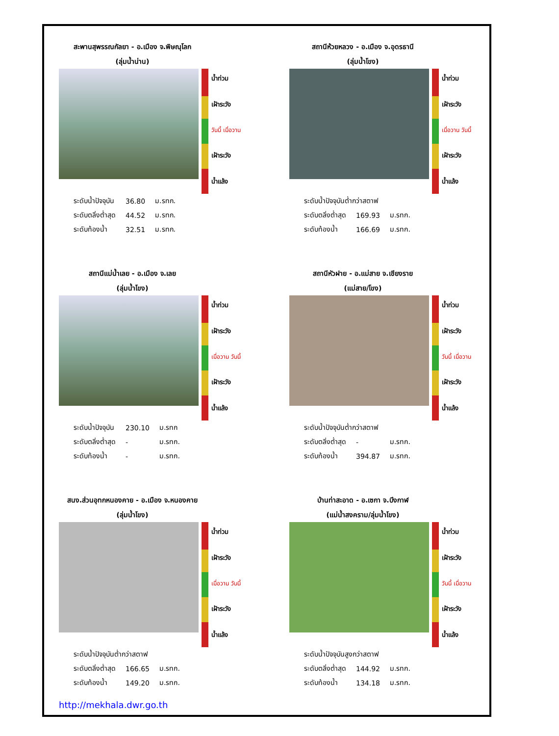สะพานสุพรรณกัลยา - อ.เมือง จ.พิษณุโลก
(ลุ่มน้ำน่าน)
น้ำท่วม
เฝ้าระวัง
วันนี้ เมื่อวาน
เฝ้าระวัง
น้ำแล้ง
| ระดับน้ำปัจจุบัน | 36.80 | ม.รทก. |
| ระดับตลิ่งต่ำสุด | 44.52 | ม.รทก. |
| ระดับท้องน้ำ | 32.51 | ม.รทก. |
สถานีห้วยหลวง - อ.เมือง จ.อุดรธานี
(ลุ่มน้ำโขง)
น้ำท่วม
เฝ้าระวัง
เมื่อวาน วันนี้
เฝ้าระวัง
น้ำแล้ง
| ระดับน้ำปัจจุบันต่ำกว่าสตาฟ | | |
| ระดับตลิ่งต่ำสุด | 169.93 | ม.รทก. |
| ระดับท้องน้ำ | 166.69 | ม.รทก. |
สถานีแม่น้ำเลย - อ.เมือง จ.เลย
(ลุ่มน้ำโขง)
น้ำท่วม
เฝ้าระวัง
เมื่อวาน วันนี้
เฝ้าระวัง
น้ำแล้ง
| ระดับน้ำปัจจุบัน | 230.10 | ม.รทก |
| ระดับตลิ่งต่ำสุด | - | ม.รทก. |
| ระดับท้องน้ำ | - | ม.รทก. |
สถานีหัวฝาย - อ.แม่สาย จ.เชียงราย
(แม่สาย/โขง)
น้ำท่วม
เฝ้าระวัง
วันนี้ เมื่อวาน
เฝ้าระวัง
น้ำแล้ง
| ระดับน้ำปัจจุบันต่ำกว่าสตาฟ | | |
| ระดับตลิ่งต่ำสุด | - | ม.รทก. |
| ระดับท้องน้ำ | 394.87 | ม.รทก. |
สนง.ส่วนอุทกหนองคาย - อ.เมือง จ.หนองคาย
(ลุ่มน้ำโขง)
น้ำท่วม
เฝ้าระวัง
เมื่อวาน วันนี้
เฝ้าระวัง
น้ำแล้ง
| ระดับน้ำปัจจุบันต่ำกว่าสตาฟ | | |
| ระดับตลิ่งต่ำสุด | 166.65 | ม.รทก. |
| ระดับท้องน้ำ | 149.20 | ม.รทก. |
บ้านท่าสะอาด - อ.เซกา จ.บึงกาฬ
(แม่น้ำสงคราม/ลุ่มน้ำโขง)
น้ำท่วม
เฝ้าระวัง
วันนี้ เมื่อวาน
เฝ้าระวัง
น้ำแล้ง
| ระดับน้ำปัจจุบันสูงกว่าสตาฟ | | |
| ระดับตลิ่งต่ำสุด | 144.92 | ม.รทก. |
| ระดับท้องน้ำ | 134.18 | ม.รทก. |
http://mekhala.dwr.go.th